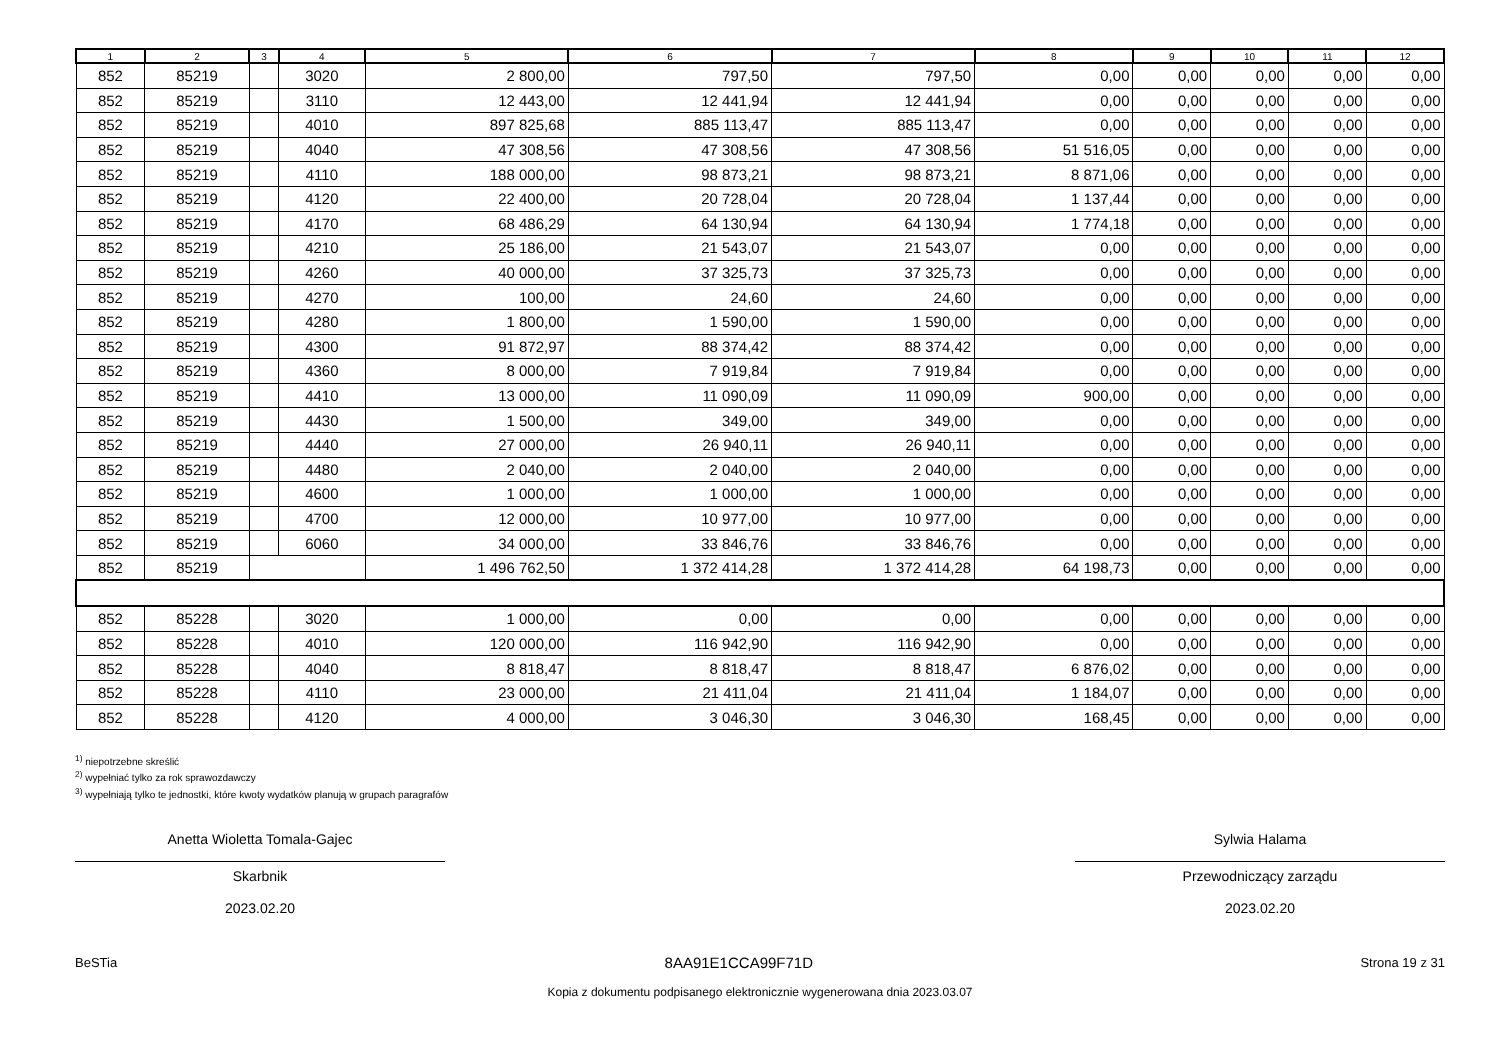| 1 | 2 | 3 | 4 | 5 | 6 | 7 | 8 | 9 | 10 | 11 | 12 |
| --- | --- | --- | --- | --- | --- | --- | --- | --- | --- | --- | --- |
| 852 | 85219 | | 3020 | 2 800,00 | 797,50 | 797,50 | 0,00 | 0,00 | 0,00 | 0,00 | 0,00 |
| 852 | 85219 | | 3110 | 12 443,00 | 12 441,94 | 12 441,94 | 0,00 | 0,00 | 0,00 | 0,00 | 0,00 |
| 852 | 85219 | | 4010 | 897 825,68 | 885 113,47 | 885 113,47 | 0,00 | 0,00 | 0,00 | 0,00 | 0,00 |
| 852 | 85219 | | 4040 | 47 308,56 | 47 308,56 | 47 308,56 | 51 516,05 | 0,00 | 0,00 | 0,00 | 0,00 |
| 852 | 85219 | | 4110 | 188 000,00 | 98 873,21 | 98 873,21 | 8 871,06 | 0,00 | 0,00 | 0,00 | 0,00 |
| 852 | 85219 | | 4120 | 22 400,00 | 20 728,04 | 20 728,04 | 1 137,44 | 0,00 | 0,00 | 0,00 | 0,00 |
| 852 | 85219 | | 4170 | 68 486,29 | 64 130,94 | 64 130,94 | 1 774,18 | 0,00 | 0,00 | 0,00 | 0,00 |
| 852 | 85219 | | 4210 | 25 186,00 | 21 543,07 | 21 543,07 | 0,00 | 0,00 | 0,00 | 0,00 | 0,00 |
| 852 | 85219 | | 4260 | 40 000,00 | 37 325,73 | 37 325,73 | 0,00 | 0,00 | 0,00 | 0,00 | 0,00 |
| 852 | 85219 | | 4270 | 100,00 | 24,60 | 24,60 | 0,00 | 0,00 | 0,00 | 0,00 | 0,00 |
| 852 | 85219 | | 4280 | 1 800,00 | 1 590,00 | 1 590,00 | 0,00 | 0,00 | 0,00 | 0,00 | 0,00 |
| 852 | 85219 | | 4300 | 91 872,97 | 88 374,42 | 88 374,42 | 0,00 | 0,00 | 0,00 | 0,00 | 0,00 |
| 852 | 85219 | | 4360 | 8 000,00 | 7 919,84 | 7 919,84 | 0,00 | 0,00 | 0,00 | 0,00 | 0,00 |
| 852 | 85219 | | 4410 | 13 000,00 | 11 090,09 | 11 090,09 | 900,00 | 0,00 | 0,00 | 0,00 | 0,00 |
| 852 | 85219 | | 4430 | 1 500,00 | 349,00 | 349,00 | 0,00 | 0,00 | 0,00 | 0,00 | 0,00 |
| 852 | 85219 | | 4440 | 27 000,00 | 26 940,11 | 26 940,11 | 0,00 | 0,00 | 0,00 | 0,00 | 0,00 |
| 852 | 85219 | | 4480 | 2 040,00 | 2 040,00 | 2 040,00 | 0,00 | 0,00 | 0,00 | 0,00 | 0,00 |
| 852 | 85219 | | 4600 | 1 000,00 | 1 000,00 | 1 000,00 | 0,00 | 0,00 | 0,00 | 0,00 | 0,00 |
| 852 | 85219 | | 4700 | 12 000,00 | 10 977,00 | 10 977,00 | 0,00 | 0,00 | 0,00 | 0,00 | 0,00 |
| 852 | 85219 | | 6060 | 34 000,00 | 33 846,76 | 33 846,76 | 0,00 | 0,00 | 0,00 | 0,00 | 0,00 |
| 852 | 85219 | | | 1 496 762,50 | 1 372 414,28 | 1 372 414,28 | 64 198,73 | 0,00 | 0,00 | 0,00 | 0,00 |
| 852 | 85228 | | 3020 | 1 000,00 | 0,00 | 0,00 | 0,00 | 0,00 | 0,00 | 0,00 | 0,00 |
| 852 | 85228 | | 4010 | 120 000,00 | 116 942,90 | 116 942,90 | 0,00 | 0,00 | 0,00 | 0,00 | 0,00 |
| 852 | 85228 | | 4040 | 8 818,47 | 8 818,47 | 8 818,47 | 6 876,02 | 0,00 | 0,00 | 0,00 | 0,00 |
| 852 | 85228 | | 4110 | 23 000,00 | 21 411,04 | 21 411,04 | 1 184,07 | 0,00 | 0,00 | 0,00 | 0,00 |
| 852 | 85228 | | 4120 | 4 000,00 | 3 046,30 | 3 046,30 | 168,45 | 0,00 | 0,00 | 0,00 | 0,00 |
<sup>1)</sup> niepotrzebne skreślić
<sup>2)</sup> wypełniać tylko za rok sprawozdawczy
<sup>3)</sup> wypełniają tylko te jednostki, które kwoty wydatków planują w grupach paragrafów
Anetta Wioletta Tomala-Gajec
Skarbnik
2023.02.20
Sylwia Halama
Przewodniczący zarządu
2023.02.20
BeSTia 8AA91E1CCA99F71D Strona 19 z 31
Kopia z dokumentu podpisanego elektronicznie wygenerowana dnia 2023.03.07